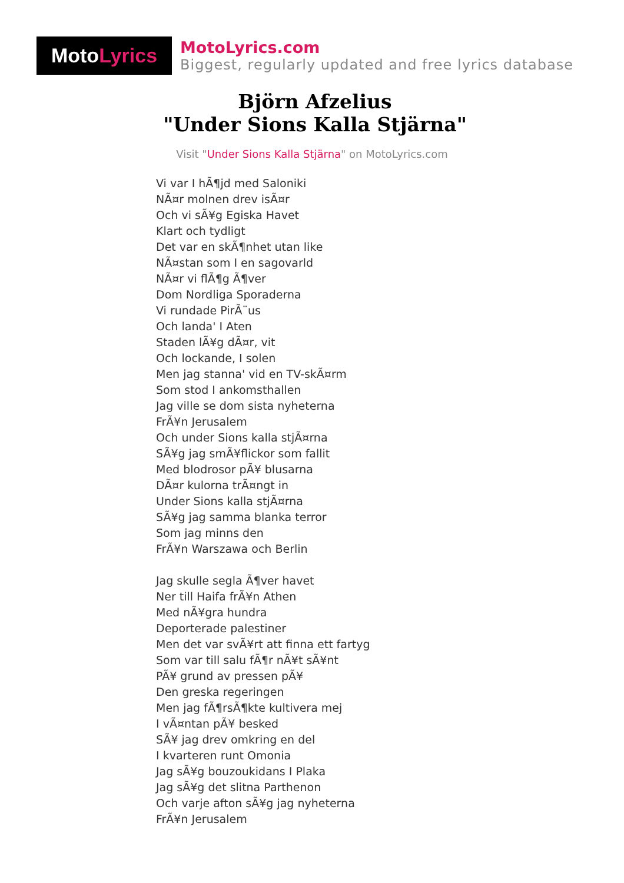Moto Lyrics
MotoLyrics.com
Biggest, regularly updated and free lyrics database
Björn Afzelius
"Under Sions Kalla Stjärna"
Visit "Under Sions Kalla Stjärna" on MotoLyrics.com
Vi var I hÃ¶jd med Saloniki
NÃ¤r molnen drev isÃ¤r
Och vi sÃ¥g Egiska Havet
Klart och tydligt
Det var en skÃ¶nhet utan like
NÃ¤stan som I en sagovarld
NÃ¤r vi flÃ¶g Ã¶ver
Dom Nordliga Sporaderna
Vi rundade PirÃ¨us
Och landa' I Aten
Staden lÃ¥g dÃ¤r, vit
Och lockande, I solen
Men jag stanna' vid en TV-skÃ¤rm
Som stod I ankomsthallen
Jag ville se dom sista nyheterna
FrÃ¥n Jerusalem
Och under Sions kalla stjÃ¤rna
SÃ¥g jag smÃ¥flickor som fallit
Med blodrosor pÃ¥ blusarna
DÃ¤r kulorna trÃ¤ngt in
Under Sions kalla stjÃ¤rna
SÃ¥g jag samma blanka terror
Som jag minns den
FrÃ¥n Warszawa och Berlin
Jag skulle segla Ã¶ver havet
Ner till Haifa frÃ¥n Athen
Med nÃ¥gra hundra
Deporterade palestiner
Men det var svÃ¥rt att finna ett fartyg
Som var till salu fÃ¶r nÃ¥t sÃ¥nt
PÃ¥ grund av pressen pÃ¥
Den greska regeringen
Men jag fÃ¶rsÃ¶kte kultivera mej
I vÃ¤ntan pÃ¥ besked
SÃ¥ jag drev omkring en del
I kvarteren runt Omonia
Jag sÃ¥g bouzoukidans I Plaka
Jag sÃ¥g det slitna Parthenon
Och varje afton sÃ¥g jag nyheterna
FrÃ¥n Jerusalem